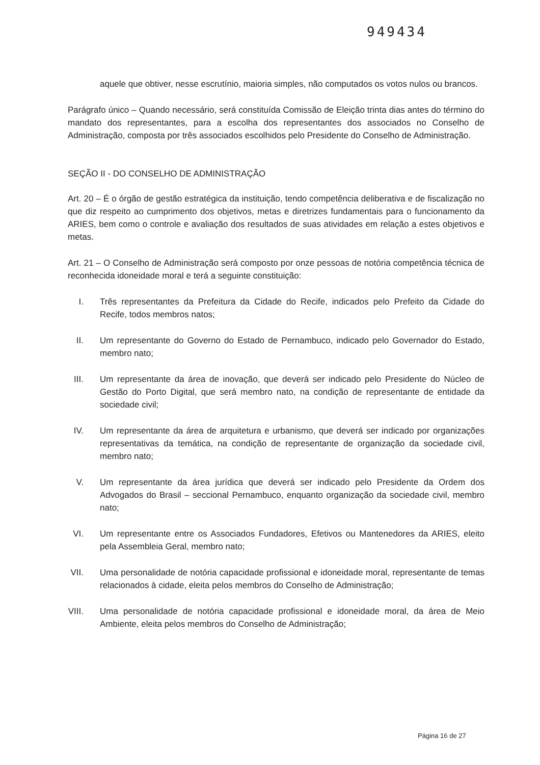949434
aquele que obtiver, nesse escrutínio, maioria simples, não computados os votos nulos ou brancos.
Parágrafo único – Quando necessário, será constituída Comissão de Eleição trinta dias antes do término do mandato dos representantes, para a escolha dos representantes dos associados no Conselho de Administração, composta por três associados escolhidos pelo Presidente do Conselho de Administração.
SEÇÃO II - DO CONSELHO DE ADMINISTRAÇÃO
Art. 20 – É o órgão de gestão estratégica da instituição, tendo competência deliberativa e de fiscalização no que diz respeito ao cumprimento dos objetivos, metas e diretrizes fundamentais para o funcionamento da ARIES, bem como o controle e avaliação dos resultados de suas atividades em relação a estes objetivos e metas.
Art. 21 – O Conselho de Administração será composto por onze pessoas de notória competência técnica de reconhecida idoneidade moral e terá a seguinte constituição:
I. Três representantes da Prefeitura da Cidade do Recife, indicados pelo Prefeito da Cidade do Recife, todos membros natos;
II. Um representante do Governo do Estado de Pernambuco, indicado pelo Governador do Estado, membro nato;
III. Um representante da área de inovação, que deverá ser indicado pelo Presidente do Núcleo de Gestão do Porto Digital, que será membro nato, na condição de representante de entidade da sociedade civil;
IV. Um representante da área de arquitetura e urbanismo, que deverá ser indicado por organizações representativas da temática, na condição de representante de organização da sociedade civil, membro nato;
V. Um representante da área jurídica que deverá ser indicado pelo Presidente da Ordem dos Advogados do Brasil – seccional Pernambuco, enquanto organização da sociedade civil, membro nato;
VI. Um representante entre os Associados Fundadores, Efetivos ou Mantenedores da ARIES, eleito pela Assembleia Geral, membro nato;
VII. Uma personalidade de notória capacidade profissional e idoneidade moral, representante de temas relacionados à cidade, eleita pelos membros do Conselho de Administração;
VIII. Uma personalidade de notória capacidade profissional e idoneidade moral, da área de Meio Ambiente, eleita pelos membros do Conselho de Administração;
Página 16 de 27